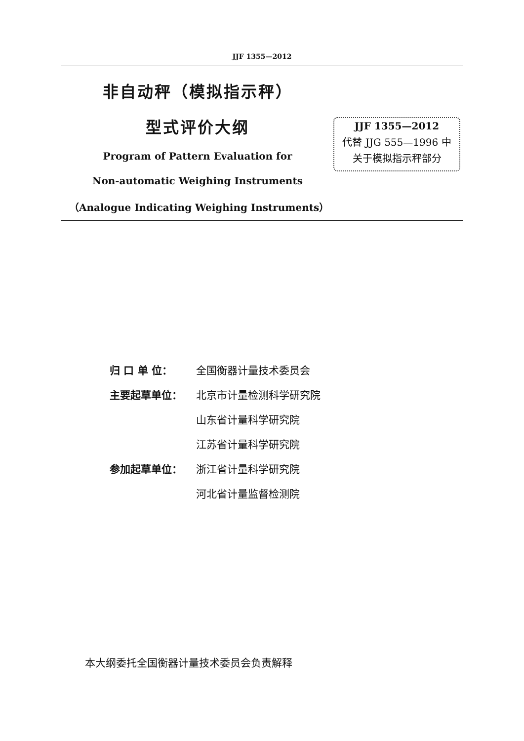JJF 1355—2012
非自动秤（模拟指示秤）
型式评价大纲
Program of Pattern Evaluation for
Non-automatic Weighing Instruments
（Analogue Indicating Weighing Instruments）
JJF 1355—2012
代替 JJG 555—1996 中
关于模拟指示秤部分
归 口 单 位： 全国衡器计量技术委员会
主要起草单位： 北京市计量检测科学研究院
山东省计量科学研究院
江苏省计量科学研究院
参加起草单位： 浙江省计量科学研究院
河北省计量监督检测院
本大纲委托全国衡器计量技术委员会负责解释